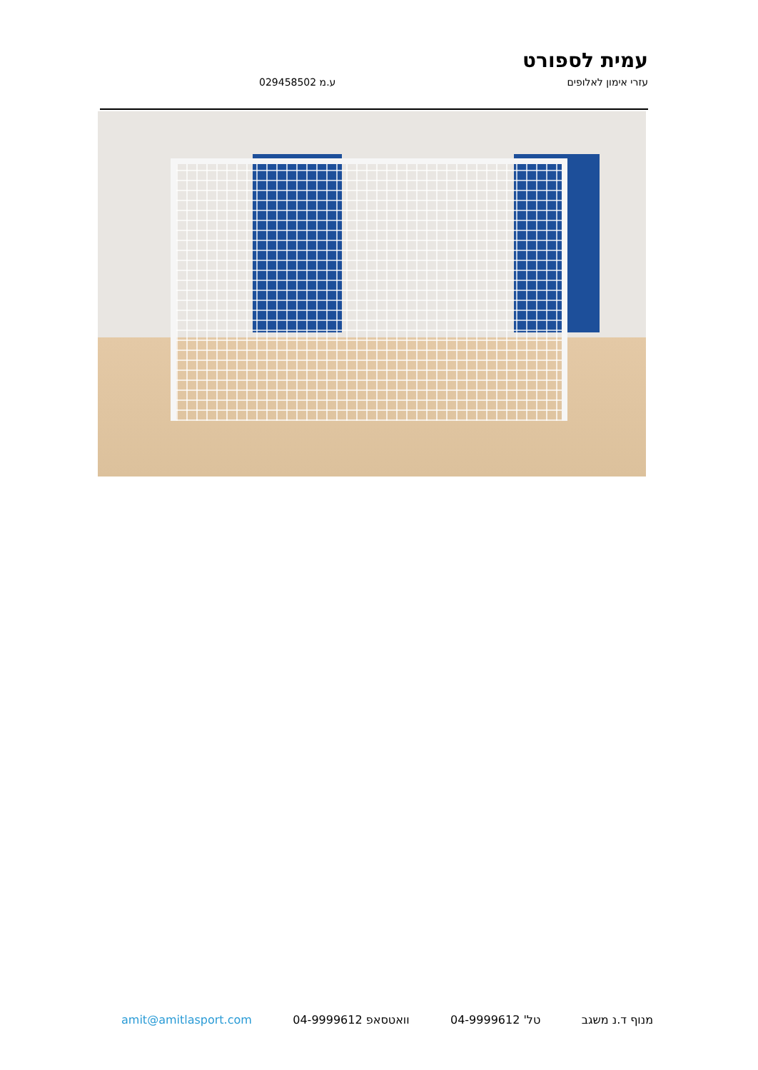עמית לספורט
עזרי אימון לאלופים ע.מ 029458502
מנוף ד.נ משגב טל' 04-9999612 וואטסאפ 04-9999612 amit@amitlasport.com